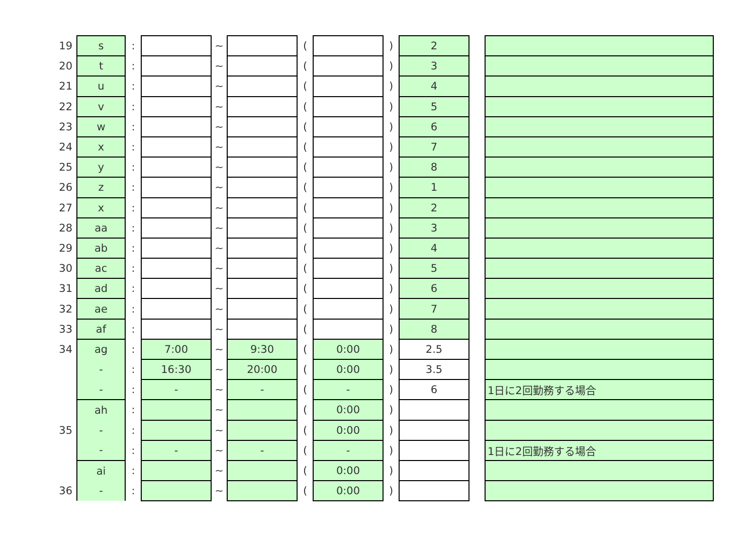| 19 | s | : | | ~ | | ( | | ) | 2 | | |
| 20 | t | : | | ~ | | ( | | ) | 3 | | |
| 21 | u | : | | ~ | | ( | | ) | 4 | | |
| 22 | v | : | | ~ | | ( | | ) | 5 | | |
| 23 | w | : | | ~ | | ( | | ) | 6 | | |
| 24 | x | : | | ~ | | ( | | ) | 7 | | |
| 25 | y | : | | ~ | | ( | | ) | 8 | | |
| 26 | z | : | | ~ | | ( | | ) | 1 | | |
| 27 | x | : | | ~ | | ( | | ) | 2 | | |
| 28 | aa | : | | ~ | | ( | | ) | 3 | | |
| 29 | ab | : | | ~ | | ( | | ) | 4 | | |
| 30 | ac | : | | ~ | | ( | | ) | 5 | | |
| 31 | ad | : | | ~ | | ( | | ) | 6 | | |
| 32 | ae | : | | ~ | | ( | | ) | 7 | | |
| 33 | af | : | | ~ | | ( | | ) | 8 | | |
| 34 | ag | : | 7:00 | ~ | 9:30 | ( | 0:00 | ) | 2.5 | | |
| | - | : | 16:30 | ~ | 20:00 | ( | 0:00 | ) | 3.5 | | |
| | - | : | - | ~ | - | ( | - | ) | 6 | | 1日に2回勤務する場合 |
| | ah | : | | ~ | | ( | 0:00 | ) | | | |
| 35 | - | : | | ~ | | ( | 0:00 | ) | | | |
| | - | : | - | ~ | - | ( | - | ) | | | 1日に2回勤務する場合 |
| | ai | : | | ~ | | ( | 0:00 | ) | | | |
| 36 | - | : | | ~ | | ( | 0:00 | ) | | | |